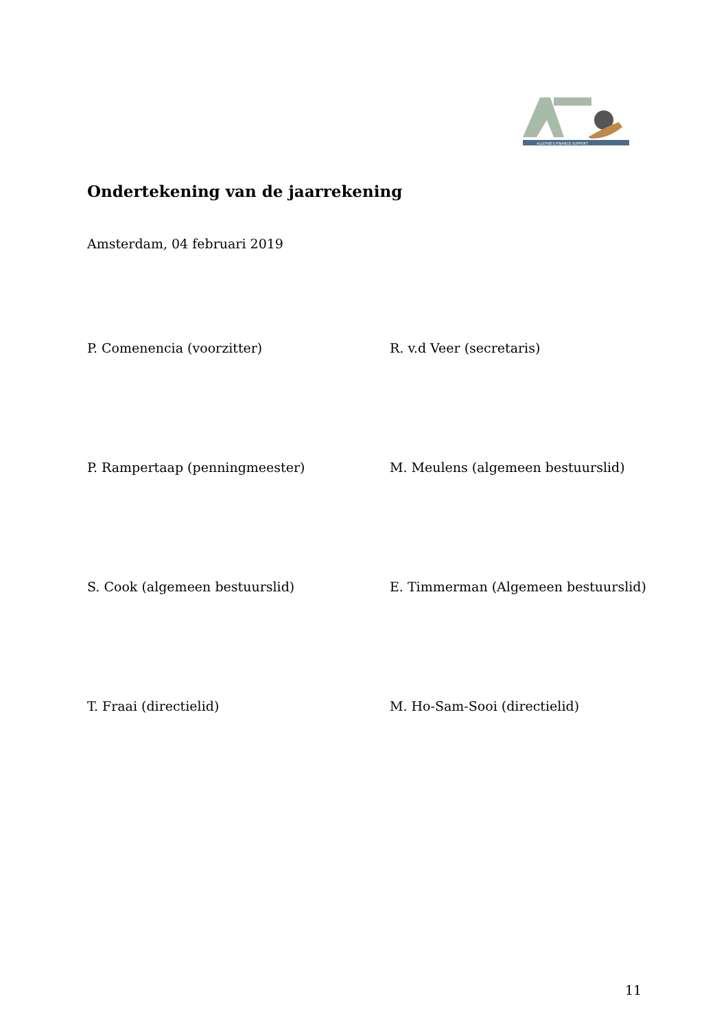ALLEYNE'S FINANCE SUPPORT
Ondertekening van de jaarrekening
Amsterdam, 04 februari 2019
P. Comenencia (voorzitter) R. v.d Veer (secretaris)
P. Rampertaap (penningmeester) M. Meulens (algemeen bestuurslid)
S. Cook (algemeen bestuurslid) E. Timmerman (Algemeen bestuurslid)
T. Fraai (directielid) M. Ho-Sam-Sooi (directielid)
11